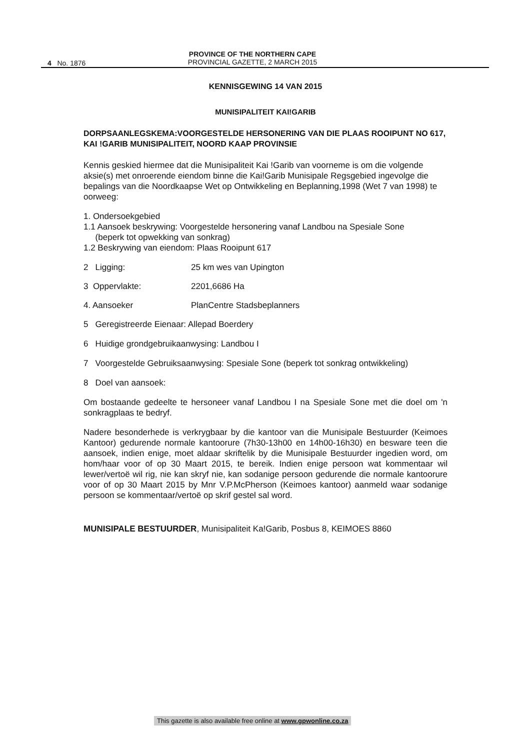4 No. 1876
PROVINCE OF THE NORTHERN CAPE
PROVINCIAL GAZETTE, 2 MARCH 2015
KENNISGEWING 14 VAN 2015
MUNISIPALITEIT KAI!GARIB
DORPSAANLEGSKEMA:VOORGESTELDE HERSONERING VAN DIE PLAAS ROOIPUNT NO 617, KAI !GARIB MUNISIPALITEIT, NOORD KAAP PROVINSIE
Kennis geskied hiermee dat die Munisipaliteit Kai !Garib van voorneme is om die volgende aksie(s) met onroerende eiendom binne die Kai!Garib Munisipale Regsgebied ingevolge die bepalings van die Noordkaapse Wet op Ontwikkeling en Beplanning,1998 (Wet 7 van 1998) te oorweeg:
1. Ondersoekgebied
1.1 Aansoek beskrywing: Voorgestelde hersonering vanaf Landbou na Spesiale Sone
(beperk tot opwekking van sonkrag)
1.2 Beskrywing van eiendom: Plaas Rooipunt 617
2 Ligging: 25 km wes van Upington
3 Oppervlakte: 2201,6686 Ha
4. Aansoeker PlanCentre Stadsbeplanners
5 Geregistreerde Eienaar: Allepad Boerdery
6 Huidige grondgebruikaanwysing: Landbou I
7 Voorgestelde Gebruiksaanwysing: Spesiale Sone (beperk tot sonkrag ontwikkeling)
8 Doel van aansoek:
Om bostaande gedeelte te hersoneer vanaf Landbou I na Spesiale Sone met die doel om 'n sonkragplaas te bedryf.
Nadere besonderhede is verkrygbaar by die kantoor van die Munisipale Bestuurder (Keimoes Kantoor) gedurende normale kantoorure (7h30-13h00 en 14h00-16h30) en besware teen die aansoek, indien enige, moet aldaar skriftelik by die Munisipale Bestuurder ingedien word, om hom/haar voor of op 30 Maart 2015, te bereik. Indien enige persoon wat kommentaar wil lewer/vertoë wil rig, nie kan skryf nie, kan sodanige persoon gedurende die normale kantoorure voor of op 30 Maart 2015 by Mnr V.P.McPherson (Keimoes kantoor) aanmeld waar sodanige persoon se kommentaar/vertoë op skrif gestel sal word.
MUNISIPALE BESTUURDER, Munisipaliteit Ka!Garib, Posbus 8, KEIMOES 8860
This gazette is also available free online at www.gpwonline.co.za